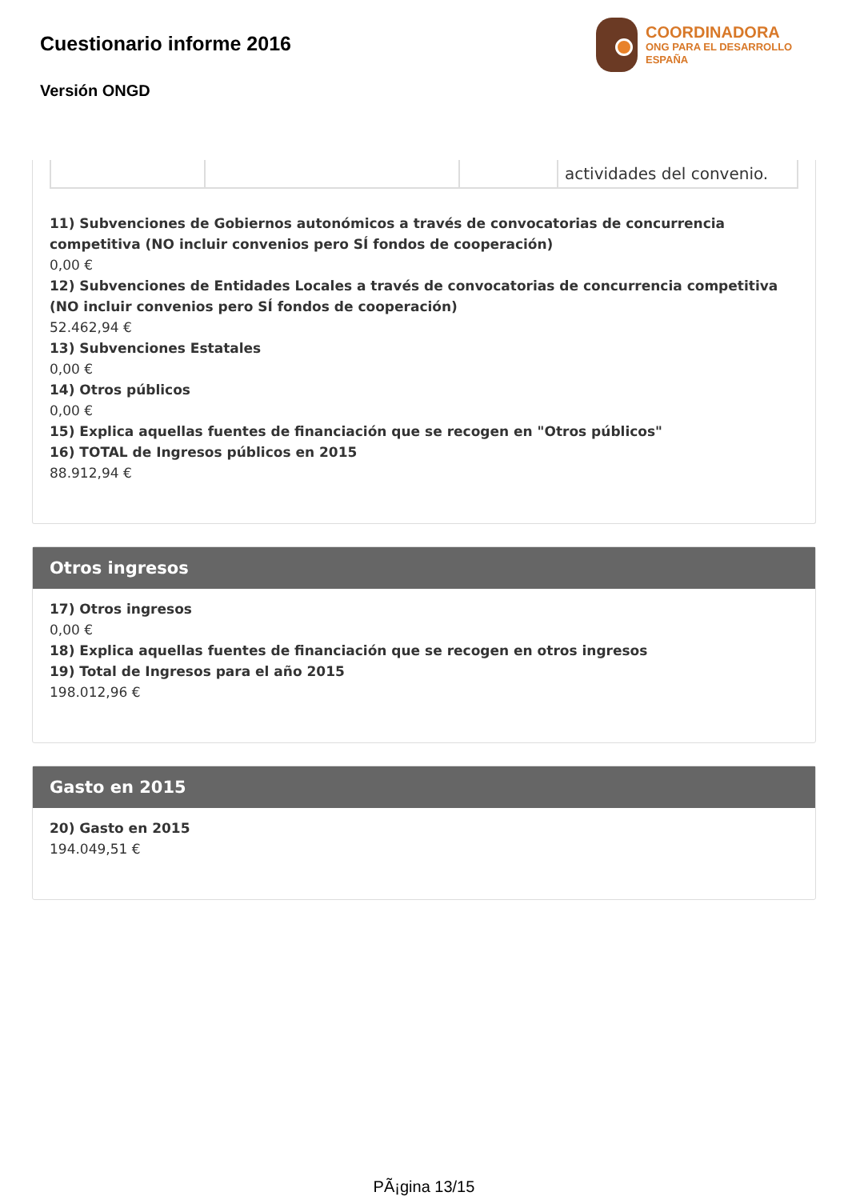Cuestionario informe 2016
Versión ONGD
COORDINADORA
ONG PARA EL DESARROLLO
ESPAÑA
| | | | actividades del convenio. |
11) Subvenciones de Gobiernos autonómicos a través de convocatorias de concurrencia competitiva (NO incluir convenios pero SÍ fondos de cooperación)
0,00 €
12) Subvenciones de Entidades Locales a través de convocatorias de concurrencia competitiva (NO incluir convenios pero SÍ fondos de cooperación)
52.462,94 €
13) Subvenciones Estatales
0,00 €
14) Otros públicos
0,00 €
15) Explica aquellas fuentes de financiación que se recogen en "Otros públicos"
16) TOTAL de Ingresos públicos en 2015
88.912,94 €
Otros ingresos
17) Otros ingresos
0,00 €
18) Explica aquellas fuentes de financiación que se recogen en otros ingresos
19) Total de Ingresos para el año 2015
198.012,96 €
Gasto en 2015
20) Gasto en 2015
194.049,51 €
PÃ¡gina 13/15